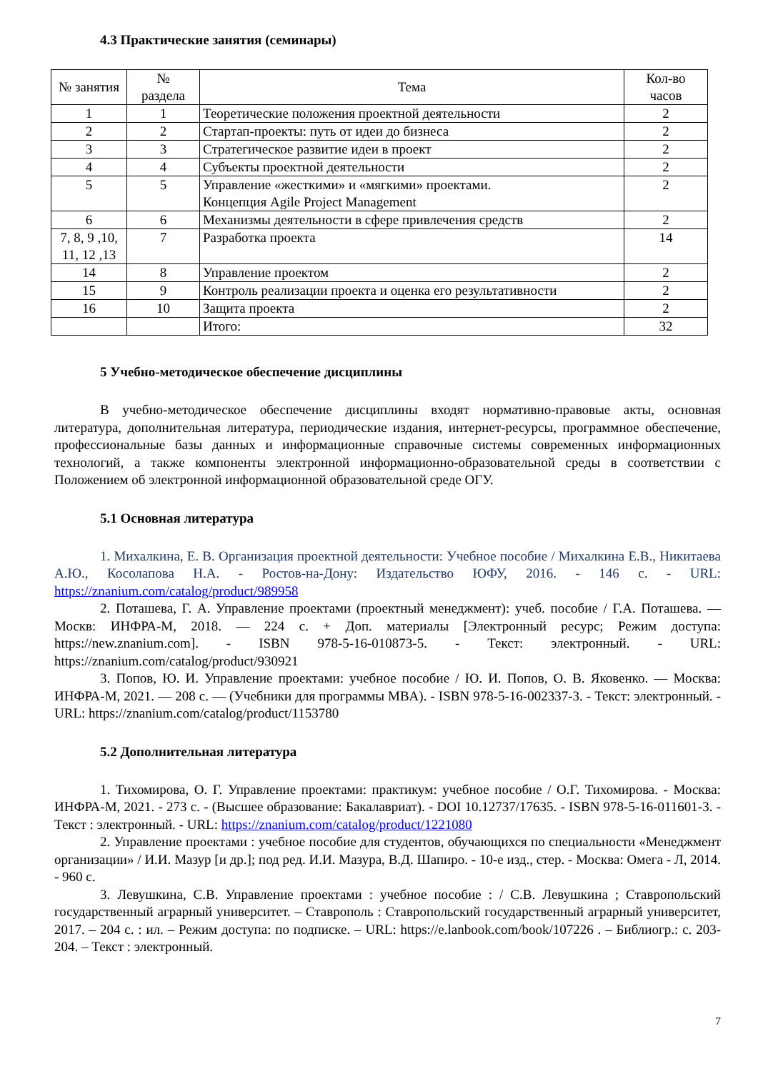4.3 Практические занятия (семинары)
| № занятия | № раздела | Тема | Кол-во часов |
| --- | --- | --- | --- |
| 1 | 1 | Теоретические положения проектной деятельности | 2 |
| 2 | 2 | Стартап-проекты: путь от идеи до бизнеса | 2 |
| 3 | 3 | Стратегическое развитие идеи в проект | 2 |
| 4 | 4 | Субъекты проектной деятельности | 2 |
| 5 | 5 | Управление «жесткими» и «мягкими» проектами. Концепция Agile Project Management | 2 |
| 6 | 6 | Механизмы деятельности в сфере привлечения средств | 2 |
| 7, 8, 9 ,10, 11, 12 ,13 | 7 | Разработка проекта | 14 |
| 14 | 8 | Управление проектом | 2 |
| 15 | 9 | Контроль реализации проекта и оценка его результативности | 2 |
| 16 | 10 | Защита проекта | 2 |
| | | Итого: | 32 |
5 Учебно-методическое обеспечение дисциплины
В учебно-методическое обеспечение дисциплины входят нормативно-правовые акты, основная литература, дополнительная литература, периодические издания, интернет-ресурсы, программное обеспечение, профессиональные базы данных и информационные справочные системы современных информационных технологий, а также компоненты электронной информационно-образовательной среды в соответствии с Положением об электронной информационной образовательной среде ОГУ.
5.1 Основная литература
1. Михалкина, Е. В. Организация проектной деятельности: Учебное пособие / Михалкина Е.В., Никитаева А.Ю., Косолапова Н.А. - Ростов-на-Дону: Издательство ЮФУ, 2016. - 146 с. - URL: https://znanium.com/catalog/product/989958
2. Поташева, Г. А. Управление проектами (проектный менеджмент): учеб. пособие / Г.А. Поташева. — Москв: ИНФРА-М, 2018. — 224 с. + Доп. материалы [Электронный ресурс; Режим доступа: https://new.znanium.com]. - ISBN 978-5-16-010873-5. - Текст: электронный. - URL: https://znanium.com/catalog/product/930921
3. Попов, Ю. И. Управление проектами: учебное пособие / Ю. И. Попов, О. В. Яковенко. — Москва: ИНФРА-М, 2021. — 208 с. — (Учебники для программы MBA). - ISBN 978-5-16-002337-3. - Текст: электронный. - URL: https://znanium.com/catalog/product/1153780
5.2 Дополнительная литература
1. Тихомирова, О. Г. Управление проектами: практикум: учебное пособие / О.Г. Тихомирова. - Москва: ИНФРА-М, 2021. - 273 с. - (Высшее образование: Бакалавриат). - DOI 10.12737/17635. - ISBN 978-5-16-011601-3. - Текст : электронный. - URL: https://znanium.com/catalog/product/1221080
2. Управление проектами : учебное пособие для студентов, обучающихся по специальности «Менеджмент организации» / И.И. Мазур [и др.]; под ред. И.И. Мазура, В.Д. Шапиро. - 10-е изд., стер. - Москва: Омега - Л, 2014. - 960 с.
3. Левушкина, С.В. Управление проектами : учебное пособие : / С.В. Левушкина ; Ставропольский государственный аграрный университет. – Ставрополь : Ставропольский государственный аграрный университет, 2017. – 204 с. : ил. – Режим доступа: по подписке. – URL: https://e.lanbook.com/book/107226 . – Библиогр.: с. 203-204. – Текст : электронный.
7